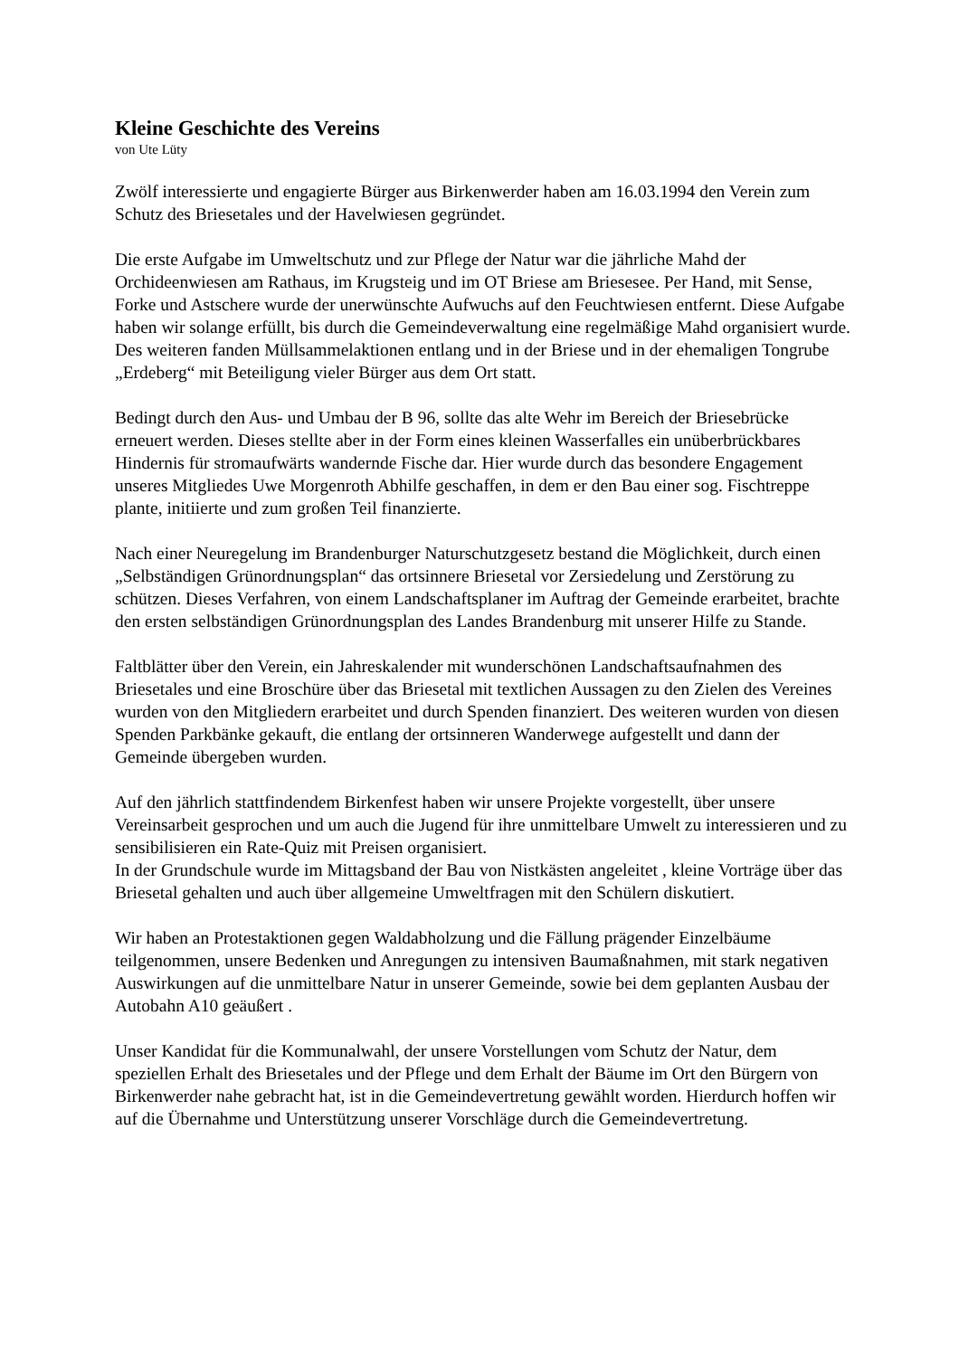Kleine Geschichte des Vereins
von Ute Lüty
Zwölf interessierte und engagierte Bürger aus Birkenwerder haben am 16.03.1994 den Verein zum Schutz des Briesetales und der Havelwiesen gegründet.
Die erste Aufgabe im Umweltschutz und zur Pflege der Natur war die jährliche Mahd der Orchideenwiesen am Rathaus, im Krugsteig und im OT Briese am Briesesee. Per Hand, mit Sense, Forke und Astschere wurde der unerwünschte Aufwuchs auf den Feuchtwiesen entfernt. Diese Aufgabe haben wir solange erfüllt, bis durch die Gemeindeverwaltung eine regelmäßige Mahd organisiert wurde. Des weiteren fanden Müllsammelaktionen entlang und in der Briese und in der ehemaligen Tongrube „Erdeberg“ mit Beteiligung vieler Bürger aus dem Ort statt.
Bedingt durch den Aus- und Umbau der B 96, sollte das alte Wehr im Bereich der Briesebrücke erneuert werden. Dieses stellte aber in der Form eines kleinen Wasserfalles ein unüberbrückbares Hindernis für stromaufwärts wandernde Fische dar. Hier wurde durch das besondere Engagement unseres Mitgliedes Uwe Morgenroth Abhilfe geschaffen, in dem er den Bau einer sog. Fischtreppe plante, initiierte und zum großen Teil finanzierte.
Nach einer Neuregelung im Brandenburger Naturschutzgesetz bestand die Möglichkeit, durch einen „Selbständigen Grünordnungsplan“ das ortsinnere Briesetal vor Zersiedelung und Zerstörung zu schützen. Dieses Verfahren, von einem Landschaftsplaner im Auftrag der Gemeinde erarbeitet, brachte den ersten selbständigen Grünordnungsplan des Landes Brandenburg mit unserer Hilfe zu Stande.
Faltblätter über den Verein, ein Jahreskalender mit wunderschönen Landschaftsaufnahmen des Briesetales und eine Broschüre über das Briesetal mit textlichen Aussagen zu den Zielen des Vereines wurden von den Mitgliedern erarbeitet und durch Spenden finanziert. Des weiteren wurden von diesen Spenden Parkbänke gekauft, die entlang der ortsinneren Wanderwege aufgestellt und dann der Gemeinde übergeben wurden.
Auf den jährlich stattfindendem Birkenfest haben wir unsere Projekte vorgestellt, über unsere Vereinsarbeit gesprochen und um auch die Jugend für ihre unmittelbare Umwelt zu interessieren und zu sensibilisieren ein Rate-Quiz mit Preisen organisiert.
In der Grundschule wurde im Mittagsband der Bau von Nistkästen angeleitet , kleine Vorträge über das Briesetal gehalten und auch über allgemeine Umweltfragen mit den Schülern diskutiert.
Wir haben an Protestaktionen gegen Waldabholzung und die Fällung prägender Einzelbäume teilgenommen, unsere Bedenken und Anregungen zu intensiven Baumaßnahmen, mit stark negativen Auswirkungen auf die unmittelbare Natur in unserer Gemeinde, sowie bei dem geplanten Ausbau der Autobahn A10 geäußert .
Unser Kandidat für die Kommunalwahl, der unsere Vorstellungen vom Schutz der Natur, dem speziellen Erhalt des Briesetales und der Pflege und dem Erhalt der Bäume im Ort den Bürgern von Birkenwerder nahe gebracht hat, ist in die Gemeindevertretung gewählt worden. Hierdurch hoffen wir auf die Übernahme und Unterstützung unserer Vorschläge durch die Gemeindevertretung.